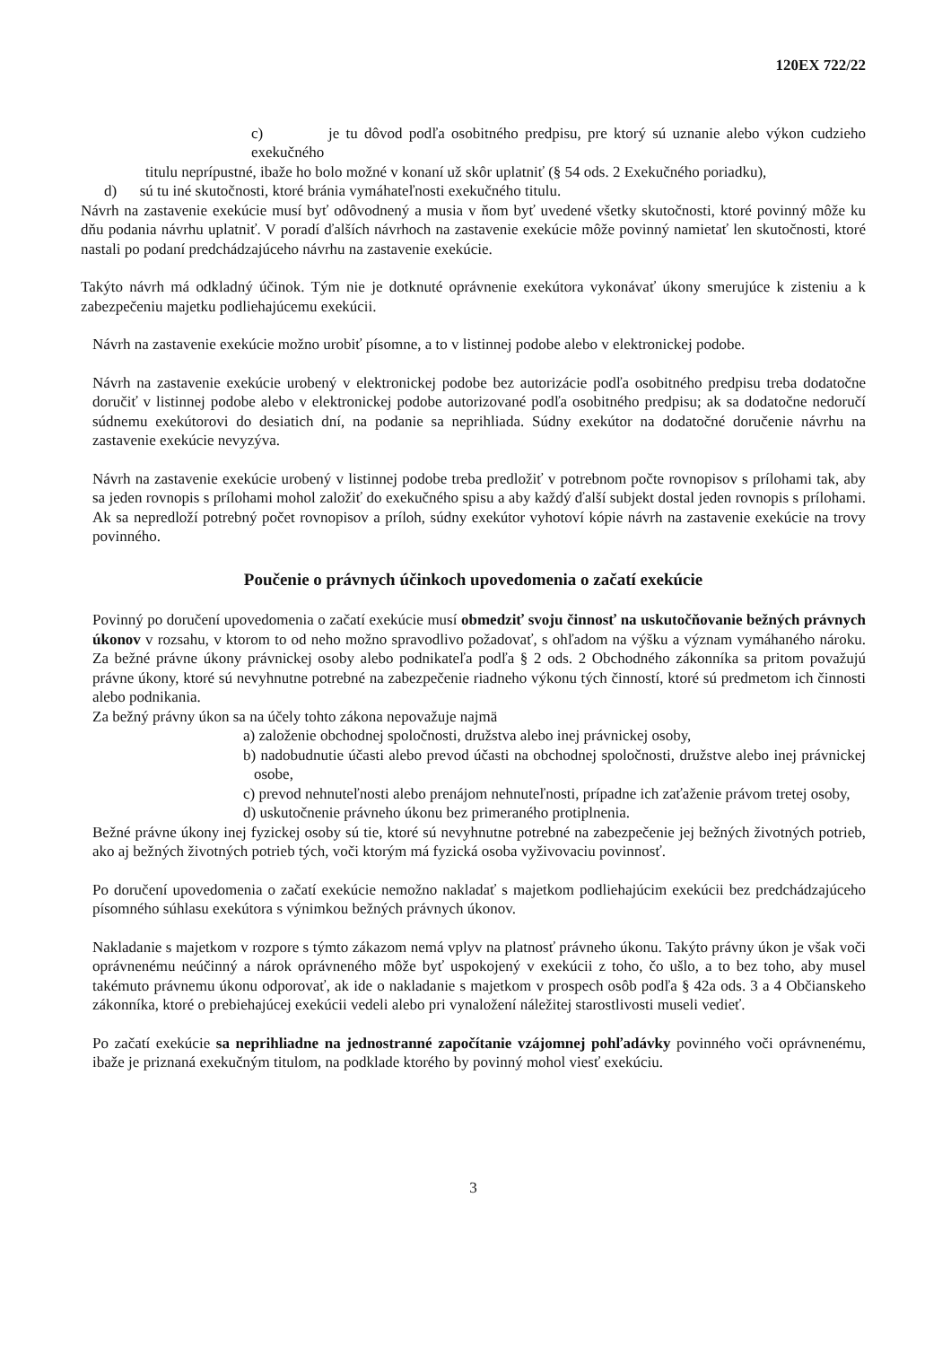120EX 722/22
c) je tu dôvod podľa osobitného predpisu, pre ktorý sú uznanie alebo výkon cudzieho exekučného
titulu neprípustné, ibaže ho bolo možné v konaní už skôr uplatniť (§ 54 ods. 2 Exekučného poriadku),
d) sú tu iné skutočnosti, ktoré bránia vymáhateľnosti exekučného titulu.
Návrh na zastavenie exekúcie musí byť odôvodnený a musia v ňom byť uvedené všetky skutočnosti, ktoré povinný môže ku dňu podania návrhu uplatniť. V poradí ďalších návrhoch na zastavenie exekúcie môže povinný namietať len skutočnosti, ktoré nastali po podaní predchádzajúceho návrhu na zastavenie exekúcie.
Takýto návrh má odkladný účinok. Tým nie je dotknuté oprávnenie exekútora vykonávať úkony smerujúce k zisteniu a k zabezpečeniu majetku podliehajúcemu exekúcii.
Návrh na zastavenie exekúcie možno urobiť písomne, a to v listinnej podobe alebo v elektronickej podobe.
Návrh na zastavenie exekúcie urobený v elektronickej podobe bez autorizácie podľa osobitného predpisu treba dodatočne doručiť v listinnej podobe alebo v elektronickej podobe autorizované podľa osobitného predpisu; ak sa dodatočne nedoručí súdnemu exekútorovi do desiatich dní, na podanie sa neprihliada. Súdny exekútor na dodatočné doručenie návrhu na zastavenie exekúcie nevyzýva.
Návrh na zastavenie exekúcie urobený v listinnej podobe treba predložiť v potrebnom počte rovnopisov s prílohami tak, aby sa jeden rovnopis s prílohami mohol založiť do exekučného spisu a aby každý ďalší subjekt dostal jeden rovnopis s prílohami. Ak sa nepredloží potrebný počet rovnopisov a príloh, súdny exekútor vyhotoví kópie návrh na zastavenie exekúcie na trovy povinného.
Poučenie o právnych účinkoch upovedomenia o začatí exekúcie
Povinný po doručení upovedomenia o začatí exekúcie musí obmedziť svoju činnosť na uskutočňovanie bežných právnych úkonov v rozsahu, v ktorom to od neho možno spravodlivo požadovať, s ohľadom na výšku a význam vymáhaného nároku. Za bežné právne úkony právnickej osoby alebo podnikateľa podľa § 2 ods. 2 Obchodného zákonníka sa pritom považujú právne úkony, ktoré sú nevyhnutne potrebné na zabezpečenie riadneho výkonu tých činností, ktoré sú predmetom ich činnosti alebo podnikania.
Za bežný právny úkon sa na účely tohto zákona nepovažuje najmä
a) založenie obchodnej spoločnosti, družstva alebo inej právnickej osoby,
b) nadobudnutie účasti alebo prevod účasti na obchodnej spoločnosti, družstve alebo inej právnickej osobe,
c) prevod nehnuteľnosti alebo prenájom nehnuteľnosti, prípadne ich zaťaženie právom tretej osoby,
d) uskutočnenie právneho úkonu bez primeraného protiplnenia.
Bežné právne úkony inej fyzickej osoby sú tie, ktoré sú nevyhnutne potrebné na zabezpečenie jej bežných životných potrieb, ako aj bežných životných potrieb tých, voči ktorým má fyzická osoba vyživovaciu povinnosť.
Po doručení upovedomenia o začatí exekúcie nemožno nakladať s majetkom podliehajúcim exekúcii bez predchádzajúceho písomného súhlasu exekútora s výnimkou bežných právnych úkonov.
Nakladanie s majetkom v rozpore s týmto zákazom nemá vplyv na platnosť právneho úkonu. Takýto právny úkon je však voči oprávnenému neúčinný a nárok oprávneného môže byť uspokojený v exekúcii z toho, čo ušlo, a to bez toho, aby musel takémuto právnemu úkonu odporovať, ak ide o nakladanie s majetkom v prospech osôb podľa § 42a ods. 3 a 4 Občianskeho zákonníka, ktoré o prebiehajúcej exekúcii vedeli alebo pri vynaložení náležitej starostlivosti museli vedieť.
Po začatí exekúcie sa neprihliadne na jednostranné započítanie vzájomnej pohľadávky povinného voči oprávnenému, ibaže je priznaná exekučným titulom, na podklade ktorého by povinný mohol viesť exekúciu.
3